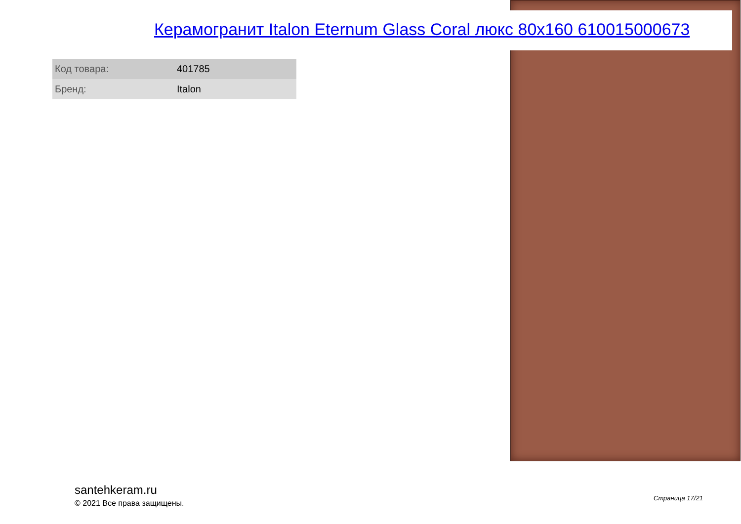Керамогранит Italon Eternum Glass Coral люкс 80x160 610015000673
| Код товара: | 401785 |
| Бренд: | Italon |
santehkeram.ru
© 2021 Все права защищены.
Страница 17/21